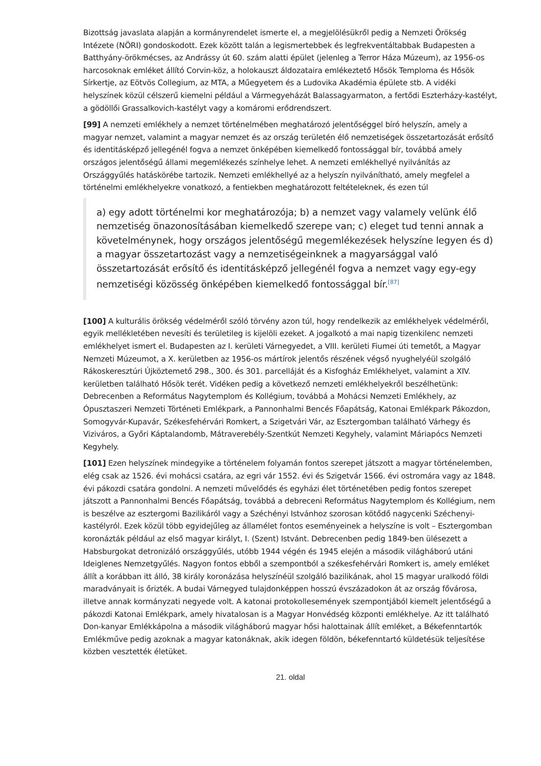Bizottság javaslata alapján a kormányrendelet ismerte el, a megjelölésükről pedig a Nemzeti Örökség Intézete (NÖRI) gondoskodott. Ezek között talán a legismertebbek és legfrekventáltabbak Budapesten a Batthyány-örökmécses, az Andrássy út 60. szám alatti épület (jelenleg a Terror Háza Múzeum), az 1956-os harcosoknak emléket állító Corvin-köz, a holokauszt áldozataira emlékeztető Hősök Temploma és Hősök Sírkertje, az Eötvös Collegium, az MTA, a Műegyetem és a Ludovika Akadémia épülete stb. A vidéki helyszínek közül célszerű kiemelni például a Vármegyeházát Balassagyarmaton, a fertődi Eszterházy-kastélyt, a gödöllői Grassalkovich-kastélyt vagy a komáromi erődrendszert.
[99] A nemzeti emlékhely a nemzet történelmében meghatározó jelentőséggel bíró helyszín, amely a magyar nemzet, valamint a magyar nemzet és az ország területén élő nemzetiségek összetartozását erősítő és identitásképző jellegénél fogva a nemzet önképében kiemelkedő fontossággal bír, továbbá amely országos jelentőségű állami megemlékezés színhelye lehet. A nemzeti emlékhellyé nyilvánítás az Országgyűlés hatáskörébe tartozik. Nemzeti emlékhellyé az a helyszín nyilvánítható, amely megfelel a történelmi emlékhelyekre vonatkozó, a fentiekben meghatározott feltételeknek, és ezen túl
a) egy adott történelmi kor meghatározója; b) a nemzet vagy valamely velünk élő nemzetiség önazonosításában kiemelkedő szerepe van; c) eleget tud tenni annak a követelménynek, hogy országos jelentőségű megemlékezések helyszíne legyen és d) a magyar összetartozást vagy a nemzetiségeinknek a magyarsággal való összetartozását erősítő és identitásképző jellegénél fogva a nemzet vagy egy-egy nemzetiségi közösség önképében kiemelkedő fontossággal bír.<sup>[87]</sup>
[100] A kulturális örökség védelméről szóló törvény azon túl, hogy rendelkezik az emlékhelyek védelméről, egyik mellékletében nevesíti és területileg is kijelöli ezeket. A jogalkotó a mai napig tizenkilenc nemzeti emlékhelyet ismert el. Budapesten az I. kerületi Várnegyedet, a VIII. kerületi Fiumei úti temetőt, a Magyar Nemzeti Múzeumot, a X. kerületben az 1956-os mártírok jelentős részének végső nyughelyéül szolgáló Rákoskeresztúri Újköztemető 298., 300. és 301. parcelláját és a Kisfogház Emlékhelyet, valamint a XIV. kerületben található Hősök terét. Vidéken pedig a következő nemzeti emlékhelyekről beszélhetünk: Debrecenben a Református Nagytemplom és Kollégium, továbbá a Mohácsi Nemzeti Emlékhely, az Ópusztaszeri Nemzeti Történeti Emlékpark, a Pannonhalmi Bencés Főapátság, Katonai Emlékpark Pákozdon, Somogyvár-Kupavár, Székesfehérvári Romkert, a Szigetvári Vár, az Esztergomban található Várhegy és Viziváros, a Győri Káptalandomb, Mátraverebély-Szentkút Nemzeti Kegyhely, valamint Máriapócs Nemzeti Kegyhely.
[101] Ezen helyszínek mindegyike a történelem folyamán fontos szerepet játszott a magyar történelemben, elég csak az 1526. évi mohácsi csatára, az egri vár 1552. évi és Szigetvár 1566. évi ostromára vagy az 1848. évi pákozdi csatára gondolni. A nemzeti művelődés és egyházi élet történetében pedig fontos szerepet játszott a Pannonhalmi Bencés Főapátság, továbbá a debreceni Református Nagytemplom és Kollégium, nem is beszélve az esztergomi Bazilikáról vagy a Széchényi Istvánhoz szorosan kötődő nagycenki Széchenyi-kastélyról. Ezek közül több egyidejűleg az államélet fontos eseményeinek a helyszíne is volt – Esztergomban koronázták például az első magyar királyt, I. (Szent) Istvánt. Debrecenben pedig 1849-ben ülésezett a Habsburgokat detronizáló országgyűlés, utóbb 1944 végén és 1945 elején a második világháború utáni Ideiglenes Nemzetgyűlés. Nagyon fontos ebből a szempontból a székesfehérvári Romkert is, amely emléket állít a korábban itt álló, 38 király koronázása helyszínéül szolgáló bazilikának, ahol 15 magyar uralkodó földi maradványait is őrizték. A budai Várnegyed tulajdonképpen hosszú évszázadokon át az ország fővárosa, illetve annak kormányzati negyede volt. A katonai protokollesemények szempontjából kiemelt jelentőségű a pákozdi Katonai Emlékpark, amely hivatalosan is a Magyar Honvédség központi emlékhelye. Az itt található Don-kanyar Emlékkápolna a második világháború magyar hősi halottainak állít emléket, a Békefenntartók Emlékműve pedig azoknak a magyar katonáknak, akik idegen földön, békefenntartó küldetésük teljesítése közben vesztették életüket.
21. oldal